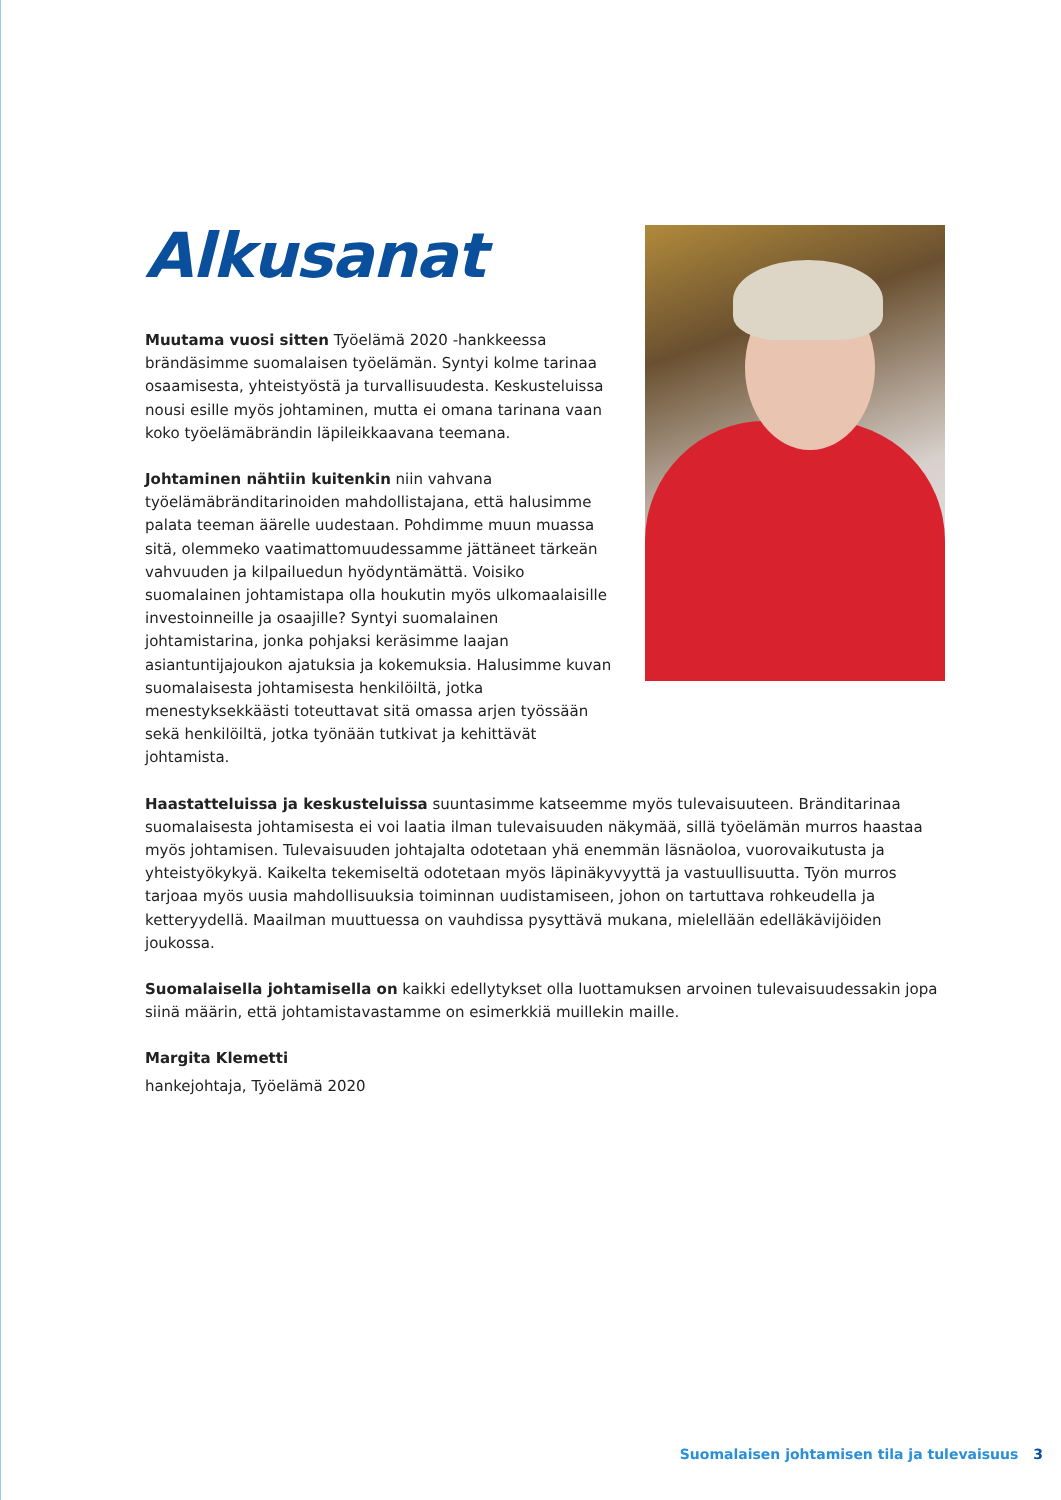Alkusanat
Muutama vuosi sitten Työelämä 2020 -hankkeessa brändäsimme suomalaisen työelämän. Syntyi kolme tarinaa osaamisesta, yhteistyöstä ja turvallisuudesta. Keskusteluissa nousi esille myös johtaminen, mutta ei omana tarinana vaan koko työelämäbrändin läpileikkaavana teemana.
Johtaminen nähtiin kuitenkin niin vahvana työelämäbränditarinoiden mahdollistajana, että halusimme palata teeman äärelle uudestaan. Pohdimme muun muassa sitä, olemmeko vaatimattomuudessamme jättäneet tärkeän vahvuuden ja kilpailuedun hyödyntämättä. Voisiko suomalainen johtamistapa olla houkutin myös ulkomaalaisille investoinneille ja osaajille? Syntyi suomalainen johtamistarina, jonka pohjaksi keräsimme laajan asiantuntijajoukon ajatuksia ja kokemuksia. Halusimme kuvan suomalaisesta johtamisesta henkilöiltä, jotka menestyksekkäästi toteuttavat sitä omassa arjen työssään sekä henkilöiltä, jotka työnään tutkivat ja kehittävät johtamista.
Haastatteluissa ja keskusteluissa suuntasimme katseemme myös tulevaisuuteen. Bränditarinaa suomalaisesta johtamisesta ei voi laatia ilman tulevaisuuden näkymää, sillä työelämän murros haastaa myös johtamisen. Tulevaisuuden johtajalta odotetaan yhä enemmän läsnäoloa, vuorovaikutusta ja yhteistyökykyä. Kaikelta tekemiseltä odotetaan myös läpinäkyvyyttä ja vastuullisuutta. Työn murros tarjoaa myös uusia mahdollisuuksia toiminnan uudistamiseen, johon on tartuttava rohkeudella ja ketteryydellä. Maailman muuttuessa on vauhdissa pysyttävä mukana, mielellään edelläkävijöiden joukossa.
Suomalaisella johtamisella on kaikki edellytykset olla luottamuksen arvoinen tulevaisuudessakin jopa siinä määrin, että johtamistavastamme on esimerkkiä muillekin maille.
Margita Klemetti
hankejohtaja, Työelämä 2020
Suomalaisen johtamisen tila ja tulevaisuus 3